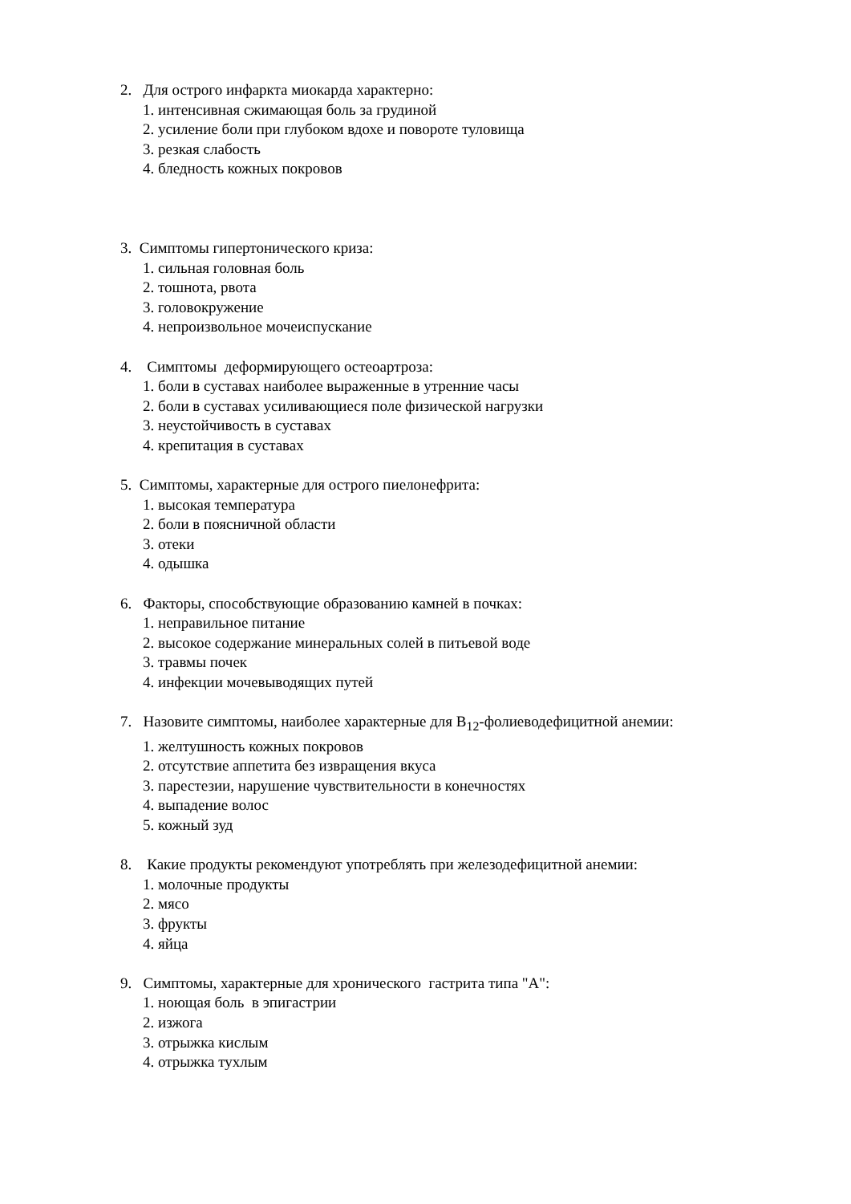2. Для острого инфаркта миокарда характерно:
1. интенсивная сжимающая боль за грудиной
2. усиление боли при глубоком вдохе и повороте туловища
3. резкая слабость
4. бледность кожных покровов
3. Симптомы гипертонического криза:
1. сильная головная боль
2. тошнота, рвота
3. головокружение
4. непроизвольное мочеиспускание
4. Симптомы деформирующего остеоартроза:
1. боли в суставах наиболее выраженные в утренние часы
2. боли в суставах усиливающиеся поле физической нагрузки
3. неустойчивость в суставах
4. крепитация в суставах
5. Симптомы, характерные для острого пиелонефрита:
1. высокая температура
2. боли в поясничной области
3. отеки
4. одышка
6. Факторы, способствующие образованию камней в почках:
1. неправильное питание
2. высокое содержание минеральных солей в питьевой воде
3. травмы почек
4. инфекции мочевыводящих путей
7. Назовите симптомы, наиболее характерные для В<sub>12</sub>-фолиеводефицитной анемии:
1. желтушность кожных покровов
2. отсутствие аппетита без извращения вкуса
3. парестезии, нарушение чувствительности в конечностях
4. выпадение волос
5. кожный зуд
8. Какие продукты рекомендуют употреблять при железодефицитной анемии:
1. молочные продукты
2. мясо
3. фрукты
4. яйца
9. Симптомы, характерные для хронического гастрита типа "А":
1. ноющая боль в эпигастрии
2. изжога
3. отрыжка кислым
4. отрыжка тухлым